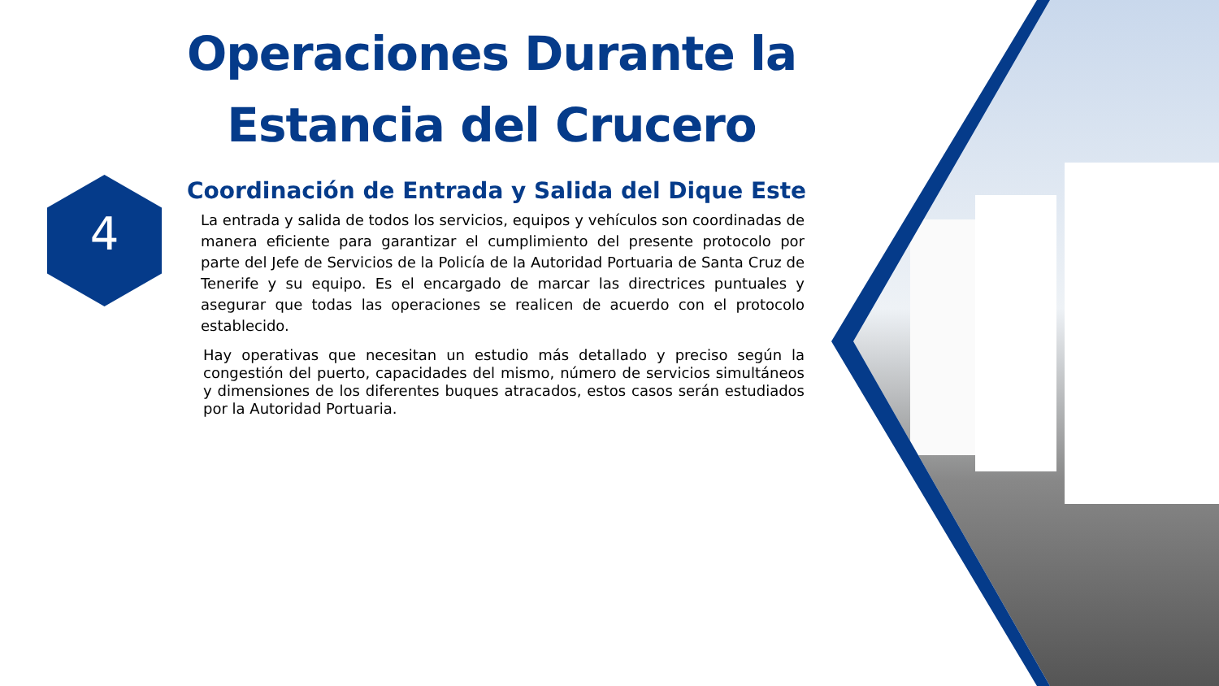Operaciones Durante la Estancia del Crucero
4
Coordinación de Entrada y Salida del Dique Este
La entrada y salida de todos los servicios, equipos y vehículos son coordinadas de manera eficiente para garantizar el cumplimiento del presente protocolo por parte del Jefe de Servicios de la Policía de la Autoridad Portuaria de Santa Cruz de Tenerife y su equipo. Es el encargado de marcar las directrices puntuales y asegurar que todas las operaciones se realicen de acuerdo con el protocolo establecido.
Hay operativas que necesitan un estudio más detallado y preciso según la congestión del puerto, capacidades del mismo, número de servicios simultáneos y dimensiones de los diferentes buques atracados, estos casos serán estudiados por la Autoridad Portuaria.